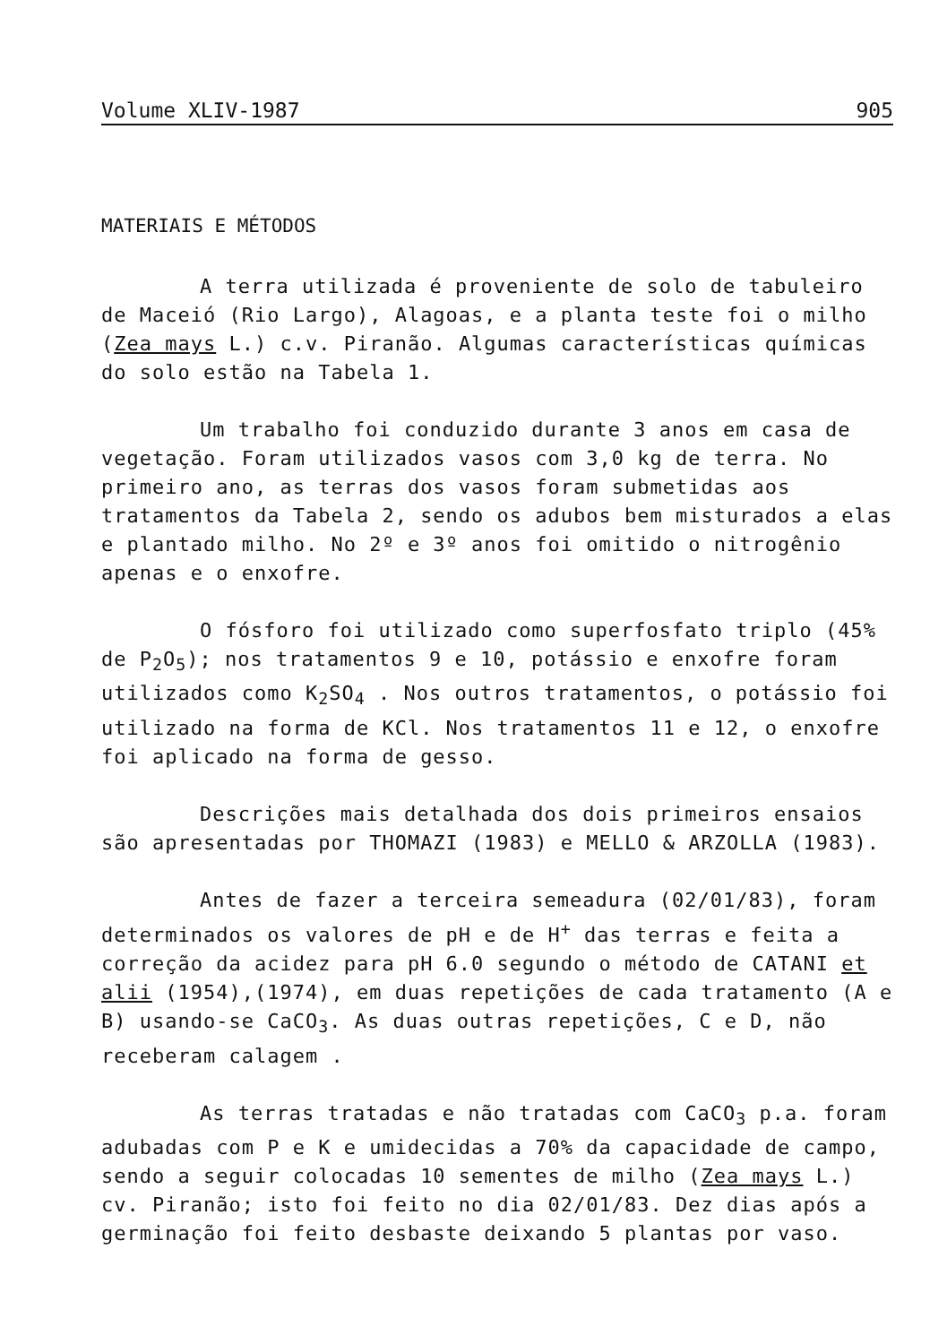Volume XLIV-1987 905
MATERIAIS E MÉTODOS
A terra utilizada é proveniente de solo de tabuleiro de Maceió (Rio Largo), Alagoas, e a planta teste foi o milho (Zea mays L.) c.v. Piranão. Algumas características químicas do solo estão na Tabela 1.
Um trabalho foi conduzido durante 3 anos em casa de vegetação. Foram utilizados vasos com 3,0 kg de terra. No primeiro ano, as terras dos vasos foram submetidas aos tratamentos da Tabela 2, sendo os adubos bem misturados a elas e plantado milho. No 2º e 3º anos foi omitido o nitrogênio apenas e o enxofre.
O fósforo foi utilizado como superfosfato triplo (45% de P<sub>2</sub>O<sub>5</sub>); nos tratamentos 9 e 10, potássio e enxofre foram utilizados como K<sub>2</sub>SO<sub>4</sub> . Nos outros tratamentos, o potássio foi utilizado na forma de KCl. Nos tratamentos 11 e 12, o enxofre foi aplicado na forma de gesso.
Descrições mais detalhada dos dois primeiros ensaios são apresentadas por THOMAZI (1983) e MELLO & ARZOLLA (1983).
Antes de fazer a terceira semeadura (02/01/83), foram determinados os valores de pH e de H<sup>+</sup> das terras e feita a correção da acidez para pH 6.0 segundo o método de CATANI et alii (1954),(1974), em duas repetições de cada tratamento (A e B) usando-se CaCO<sub>3</sub>. As duas outras repetições, C e D, não receberam calagem .
As terras tratadas e não tratadas com CaCO<sub>3</sub> p.a. foram adubadas com P e K e umidecidas a 70% da capacidade de campo, sendo a seguir colocadas 10 sementes de milho (Zea mays L.) cv. Piranão; isto foi feito no dia 02/01/83. Dez dias após a germinação foi feito desbaste deixando 5 plantas por vaso.